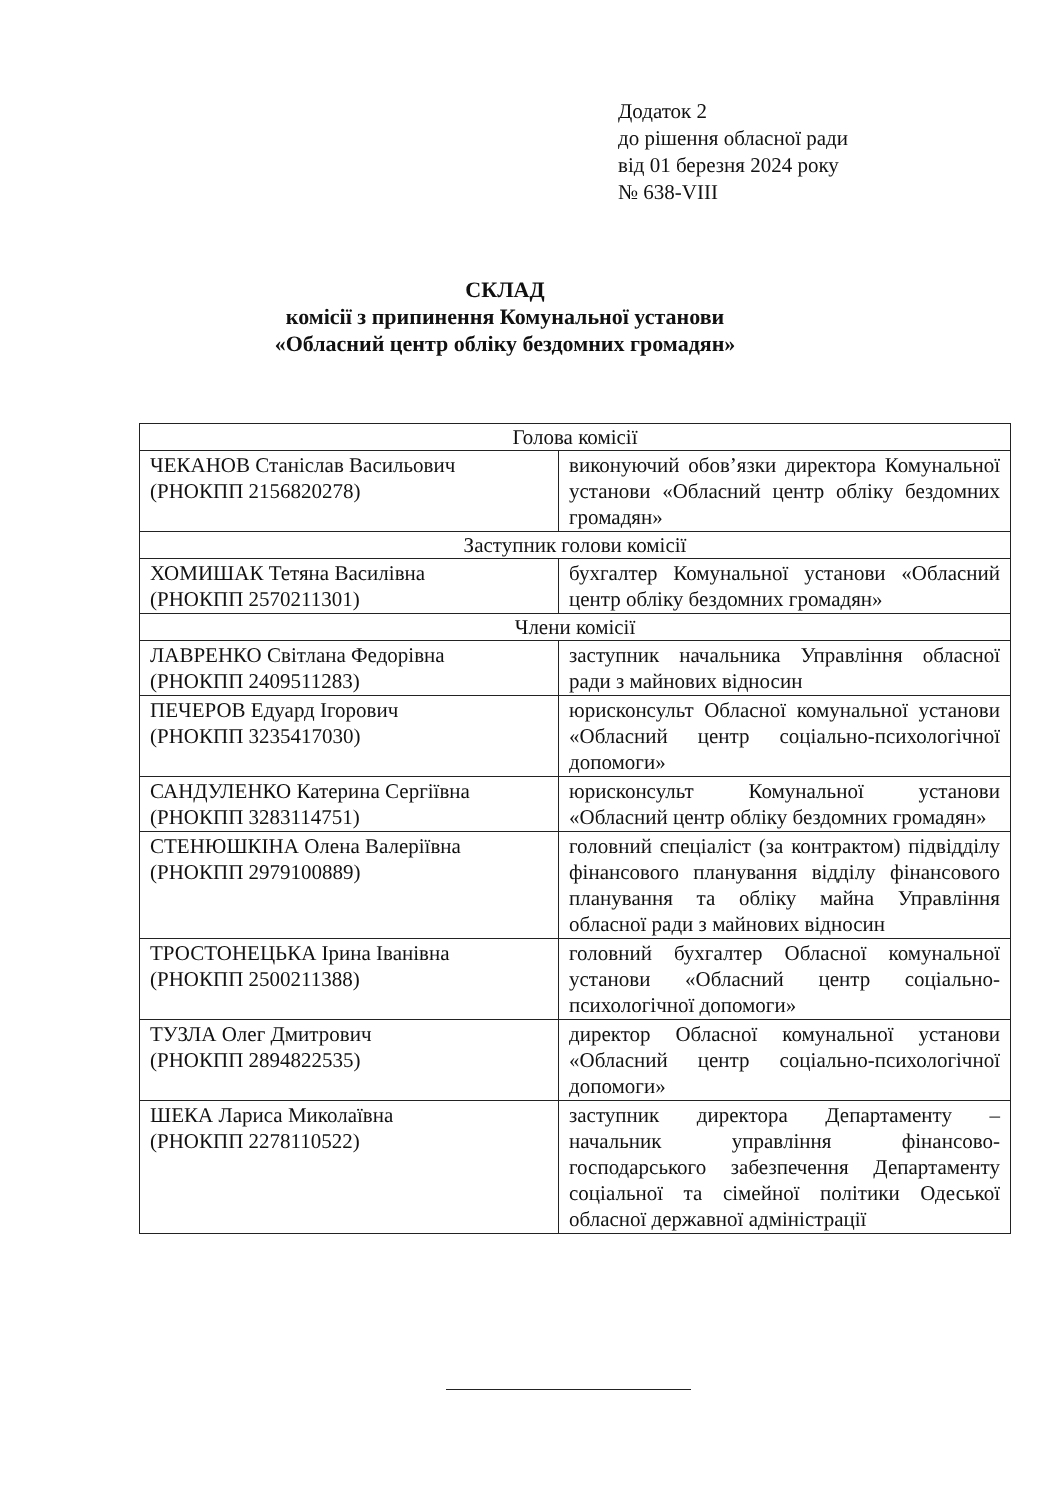Додаток 2
до рішення обласної ради
від 01 березня 2024 року
№ 638-VIII
СКЛАД
комісії з припинення Комунальної установи
«Обласний центр обліку бездомних громадян»
| Голова комісії | |
| ЧЕКАНОВ Станіслав Васильович (РНОКПП 2156820278) | виконуючий обов’язки директора Комунальної установи «Обласний центр обліку бездомних громадян» |
| Заступник голови комісії | |
| ХОМИШАК Тетяна Василівна (РНОКПП 2570211301) | бухгалтер Комунальної установи «Обласний центр обліку бездомних громадян» |
| Члени комісії | |
| ЛАВРЕНКО Світлана Федорівна (РНОКПП 2409511283) | заступник начальника Управління обласної ради з майнових відносин |
| ПЕЧЕРОВ Едуард Ігорович (РНОКПП 3235417030) | юрисконсульт Обласної комунальної установи «Обласний центр соціально-психологічної допомоги» |
| САНДУЛЕНКО Катерина Сергіївна (РНОКПП 3283114751) | юрисконсульт Комунальної установи «Обласний центр обліку бездомних громадян» |
| СТЕНЮШКІНА Олена Валеріївна (РНОКПП 2979100889) | головний спеціаліст (за контрактом) підвідділу фінансового планування відділу фінансового планування та обліку майна Управління обласної ради з майнових відносин |
| ТРОСТОНЕЦЬКА Ірина Іванівна (РНОКПП 2500211388) | головний бухгалтер Обласної комунальної установи «Обласний центр соціально-психологічної допомоги» |
| ТУЗЛА Олег Дмитрович (РНОКПП 2894822535) | директор Обласної комунальної установи «Обласний центр соціально-психологічної допомоги» |
| ШЕКА Лариса Миколаївна (РНОКПП 2278110522) | заступник директора Департаменту – начальник управління фінансово-господарського забезпечення Департаменту соціальної та сімейної політики Одеської обласної державної адміністрації |